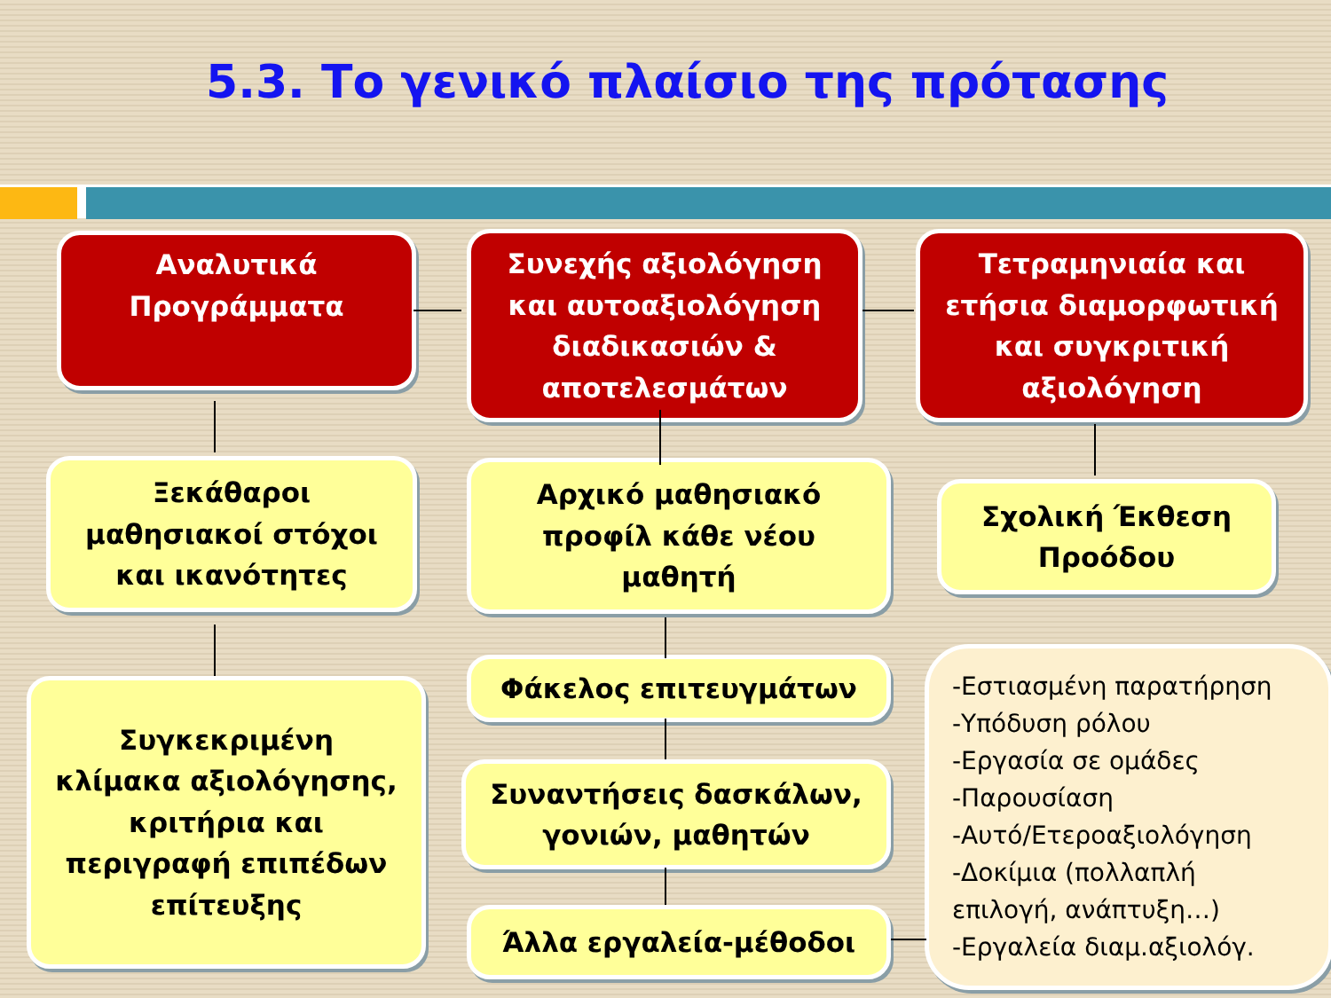5.3. Το γενικό πλαίσιο της πρότασης
Αναλυτικά
Προγράμματα
Συνεχής αξιολόγηση
και αυτοαξιολόγηση
διαδικασιών &
αποτελεσμάτων
Τετραμηνιαία και
ετήσια διαμορφωτική
και συγκριτική
αξιολόγηση
Ξεκάθαροι
μαθησιακοί στόχοι
και ικανότητες
Αρχικό μαθησιακό
προφίλ κάθε νέου
μαθητή
Σχολική Έκθεση
Προόδου
Συγκεκριμένη
κλίμακα αξιολόγησης,
κριτήρια και
περιγραφή επιπέδων
επίτευξης
Φάκελος επιτευγμάτων
Συναντήσεις δασκάλων,
γονιών, μαθητών
Άλλα εργαλεία-μέθοδοι
-Εστιασμένη παρατήρηση
-Υπόδυση ρόλου
-Εργασία σε ομάδες
-Παρουσίαση
-Αυτό/Ετεροαξιολόγηση
-Δοκίμια (πολλαπλή
επιλογή, ανάπτυξη…)
-Εργαλεία διαμ.αξιολόγ.